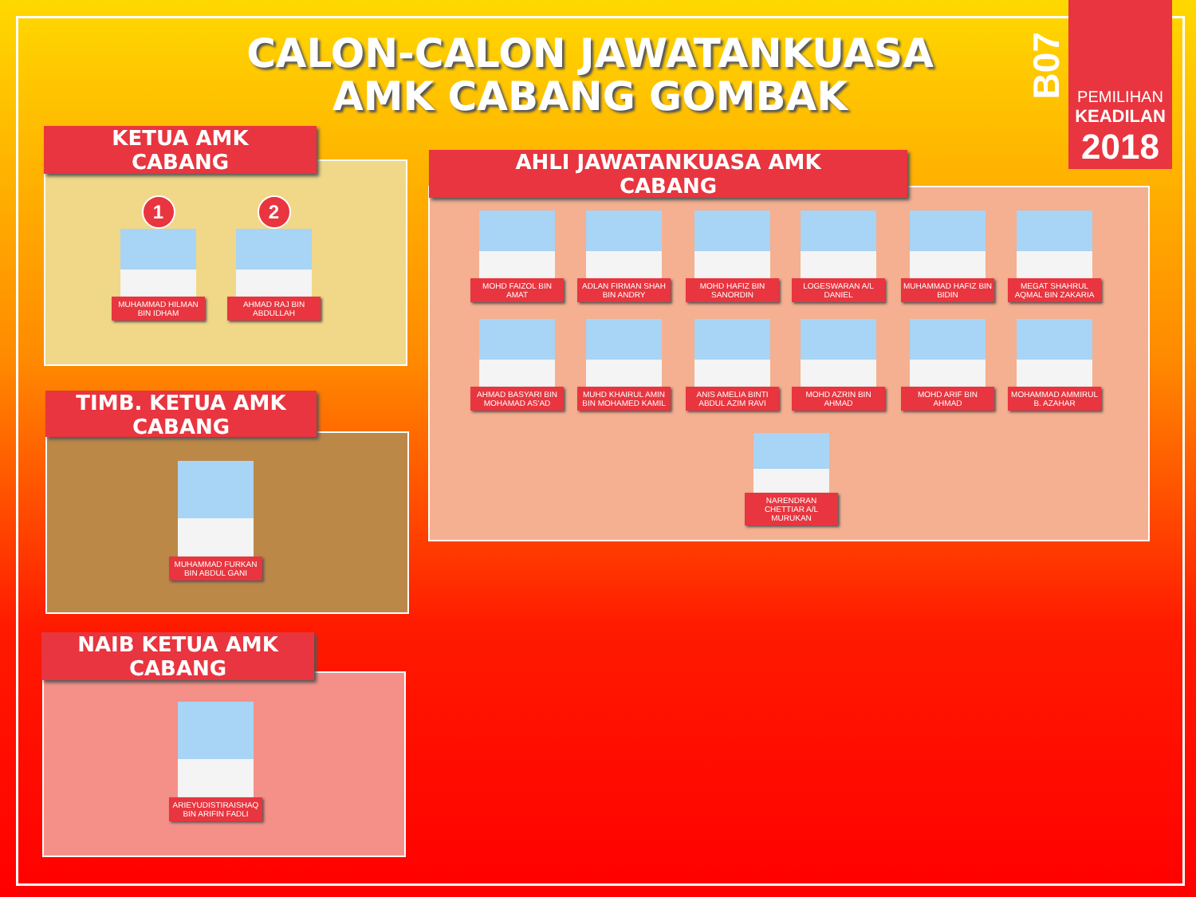CALON-CALON JAWATANKUASA AMK CABANG GOMBAK
B07
PEMILIHAN
KEADILAN
2018
KETUA AMK
CABANG
1
MUHAMMAD HILMAN BIN IDHAM
2
AHMAD RAJ BIN ABDULLAH
TIMB. KETUA AMK
CABANG
MUHAMMAD FURKAN BIN ABDUL GANI
NAIB KETUA AMK
CABANG
ARIEYUDISTIRAISHAQ BIN ARIFIN FADLI
AHLI JAWATANKUASA AMK
CABANG
MOHD FAIZOL BIN AMAT
ADLAN FIRMAN SHAH BIN ANDRY
MOHD HAFIZ BIN SANORDIN
LOGESWARAN A/L DANIEL
MUHAMMAD HAFIZ BIN BIDIN
MEGAT SHAHRUL AQMAL BIN ZAKARIA
AHMAD BASYARI BIN MOHAMAD AS'AD
MUHD KHAIRUL AMIN BIN MOHAMED KAMIL
ANIS AMELIA BINTI ABDUL AZIM RAVI
MOHD AZRIN BIN AHMAD
MOHD ARIF BIN AHMAD
MOHAMMAD AMMIRUL B. AZAHAR
NARENDRAN CHETTIAR A/L MURUKAN